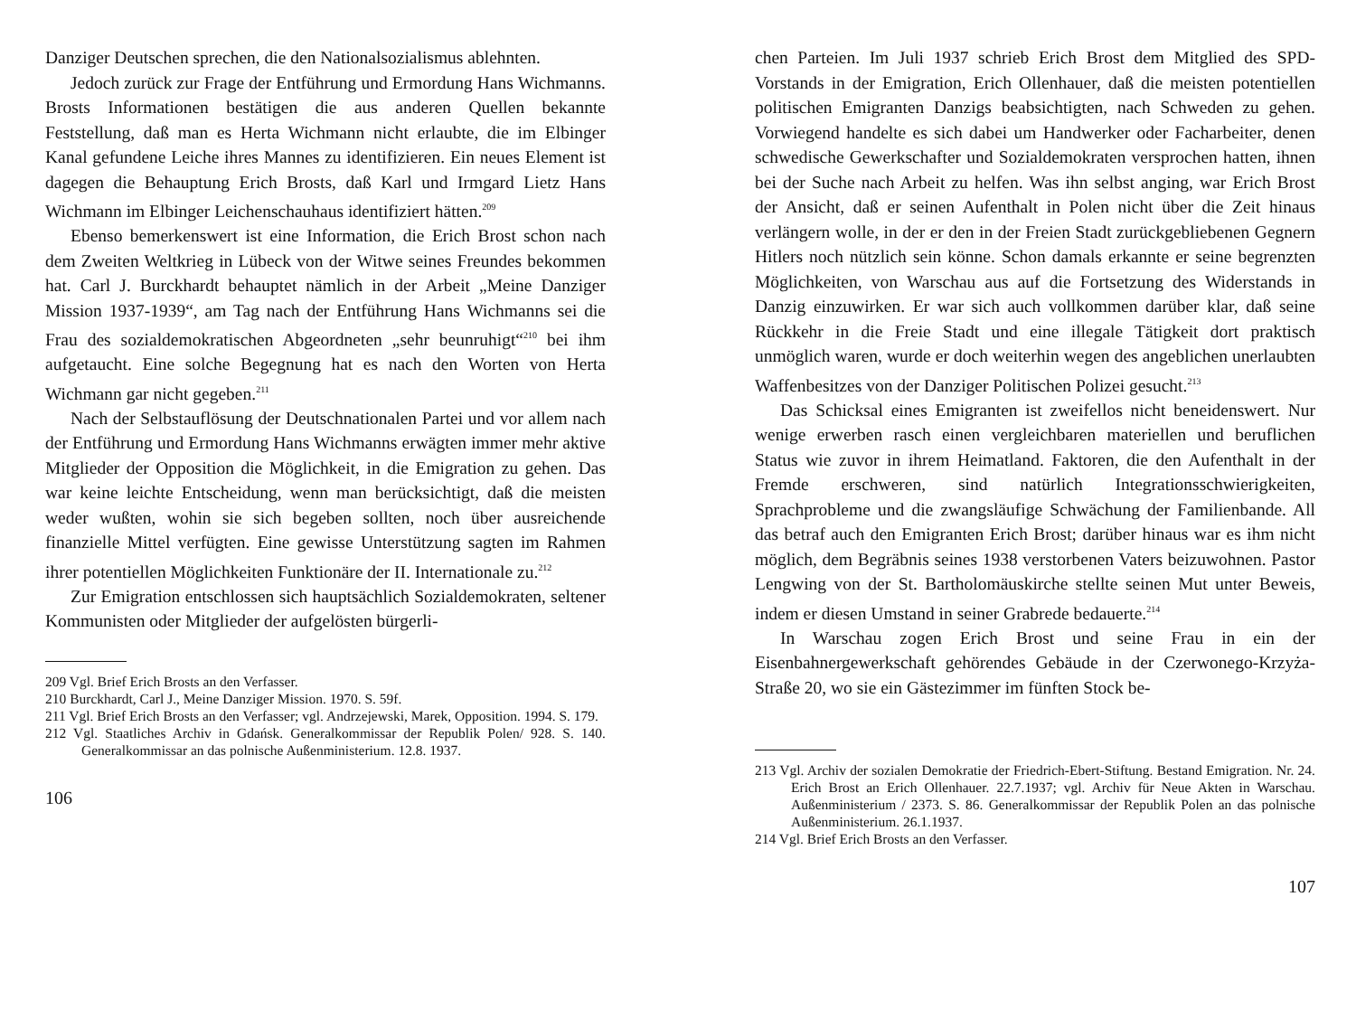Danziger Deutschen sprechen, die den Nationalsozialismus ablehnten.
Jedoch zurück zur Frage der Entführung und Ermordung Hans Wichmanns. Brosts Informationen bestätigen die aus anderen Quellen bekannte Feststellung, daß man es Herta Wichmann nicht erlaubte, die im Elbinger Kanal gefundene Leiche ihres Mannes zu identifizieren. Ein neues Element ist dagegen die Behauptung Erich Brosts, daß Karl und Irmgard Lietz Hans Wichmann im Elbinger Leichenschauhaus identifiziert hätten.<sup>209</sup>
Ebenso bemerkenswert ist eine Information, die Erich Brost schon nach dem Zweiten Weltkrieg in Lübeck von der Witwe seines Freundes bekommen hat. Carl J. Burckhardt behauptet nämlich in der Arbeit „Meine Danziger Mission 1937-1939“, am Tag nach der Entführung Hans Wichmanns sei die Frau des sozialdemokratischen Abgeordneten „sehr beunruhigt“<sup>210</sup> bei ihm aufgetaucht. Eine solche Begegnung hat es nach den Worten von Herta Wichmann gar nicht gegeben.<sup>211</sup>
Nach der Selbstauflösung der Deutschnationalen Partei und vor allem nach der Entführung und Ermordung Hans Wichmanns erwägten immer mehr aktive Mitglieder der Opposition die Möglichkeit, in die Emigration zu gehen. Das war keine leichte Entscheidung, wenn man berücksichtigt, daß die meisten weder wußten, wohin sie sich begeben sollten, noch über ausreichende finanzielle Mittel verfügten. Eine gewisse Unterstützung sagten im Rahmen ihrer potentiellen Möglichkeiten Funktionäre der II. Internationale zu.<sup>212</sup>
Zur Emigration entschlossen sich hauptsächlich Sozialdemokraten, seltener Kommunisten oder Mitglieder der aufgelösten bürgerli-
209 Vgl. Brief Erich Brosts an den Verfasser.
210 Burckhardt, Carl J., Meine Danziger Mission. 1970. S. 59f.
211 Vgl. Brief Erich Brosts an den Verfasser; vgl. Andrzejewski, Marek, Opposition. 1994. S. 179.
212 Vgl. Staatliches Archiv in Gdańsk. Generalkommissar der Republik Polen/ 928. S. 140. Generalkommissar an das polnische Außenministerium. 12.8. 1937.
106
chen Parteien. Im Juli 1937 schrieb Erich Brost dem Mitglied des SPD-Vorstands in der Emigration, Erich Ollenhauer, daß die meisten potentiellen politischen Emigranten Danzigs beabsichtigten, nach Schweden zu gehen. Vorwiegend handelte es sich dabei um Handwerker oder Facharbeiter, denen schwedische Gewerkschafter und Sozialdemokraten versprochen hatten, ihnen bei der Suche nach Arbeit zu helfen. Was ihn selbst anging, war Erich Brost der Ansicht, daß er seinen Aufenthalt in Polen nicht über die Zeit hinaus verlängern wolle, in der er den in der Freien Stadt zurückgebliebenen Gegnern Hitlers noch nützlich sein könne. Schon damals erkannte er seine begrenzten Möglichkeiten, von Warschau aus auf die Fortsetzung des Widerstands in Danzig einzuwirken. Er war sich auch vollkommen darüber klar, daß seine Rückkehr in die Freie Stadt und eine illegale Tätigkeit dort praktisch unmöglich waren, wurde er doch weiterhin wegen des angeblichen unerlaubten Waffenbesitzes von der Danziger Politischen Polizei gesucht.<sup>213</sup>
Das Schicksal eines Emigranten ist zweifellos nicht beneidenswert. Nur wenige erwerben rasch einen vergleichbaren materiellen und beruflichen Status wie zuvor in ihrem Heimatland. Faktoren, die den Aufenthalt in der Fremde erschweren, sind natürlich Integrationsschwierigkeiten, Sprachprobleme und die zwangsläufige Schwächung der Familienbande. All das betraf auch den Emigranten Erich Brost; darüber hinaus war es ihm nicht möglich, dem Begräbnis seines 1938 verstorbenen Vaters beizuwohnen. Pastor Lengwing von der St. Bartholomäuskirche stellte seinen Mut unter Beweis, indem er diesen Umstand in seiner Grabrede bedauerte.<sup>214</sup>
In Warschau zogen Erich Brost und seine Frau in ein der Eisenbahnergewerkschaft gehörendes Gebäude in der Czerwonego-Krzyża-Straße 20, wo sie ein Gästezimmer im fünften Stock be-
213 Vgl. Archiv der sozialen Demokratie der Friedrich-Ebert-Stiftung. Bestand Emigration. Nr. 24. Erich Brost an Erich Ollenhauer. 22.7.1937; vgl. Archiv für Neue Akten in Warschau. Außenministerium / 2373. S. 86. Generalkommissar der Republik Polen an das polnische Außenministerium. 26.1.1937.
214 Vgl. Brief Erich Brosts an den Verfasser.
107